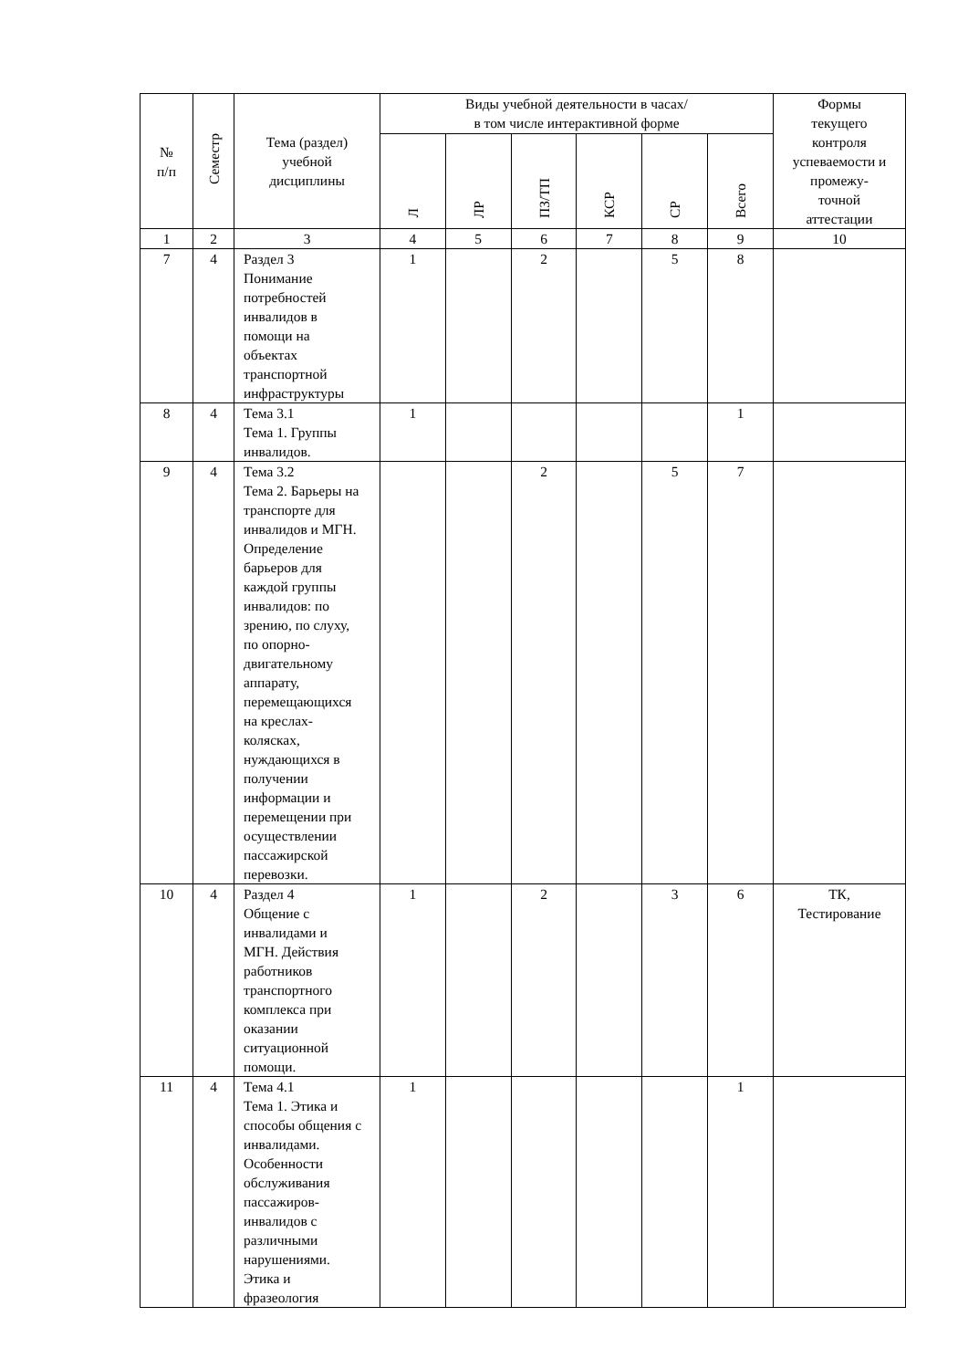| № п/п | Семестр | Тема (раздел) учебной дисциплины | Виды учебной деятельности в часах/ в том числе интерактивной форме | | | | | | Формы текущего контроля успеваемости и промежу- точной аттестации |
| --- | --- | --- | --- | --- | --- | --- | --- | --- | --- |
| | | | Л | ЛР | ПЗ/ТП | КСР | СР | Всего | |
| 1 | 2 | 3 | 4 | 5 | 6 | 7 | 8 | 9 | 10 |
| 7 | 4 | Раздел 3 Понимание потребностей инвалидов в помощи на объектах транспортной инфраструктуры | 1 | | 2 | | 5 | 8 | |
| 8 | 4 | Тема 3.1 Тема 1. Группы инвалидов. | 1 | | | | | 1 | |
| 9 | 4 | Тема 3.2 Тема 2. Барьеры на транспорте для инвалидов и МГН. Определение барьеров для каждой группы инвалидов: по зрению, по слуху, по опорно- двигательному аппарату, перемещающихся на креслах- колясках, нуждающихся в получении информации и перемещении при осуществлении пассажирской перевозки. | | | 2 | | 5 | 7 | |
| 10 | 4 | Раздел 4 Общение с инвалидами и МГН. Действия работников транспортного комплекса при оказании ситуационной помощи. | 1 | | 2 | | 3 | 6 | ТК, Тестирование |
| 11 | 4 | Тема 4.1 Тема 1. Этика и способы общения с инвалидами. Особенности обслуживания пассажиров- инвалидов с различными нарушениями. Этика и фразеология | 1 | | | | | 1 | |